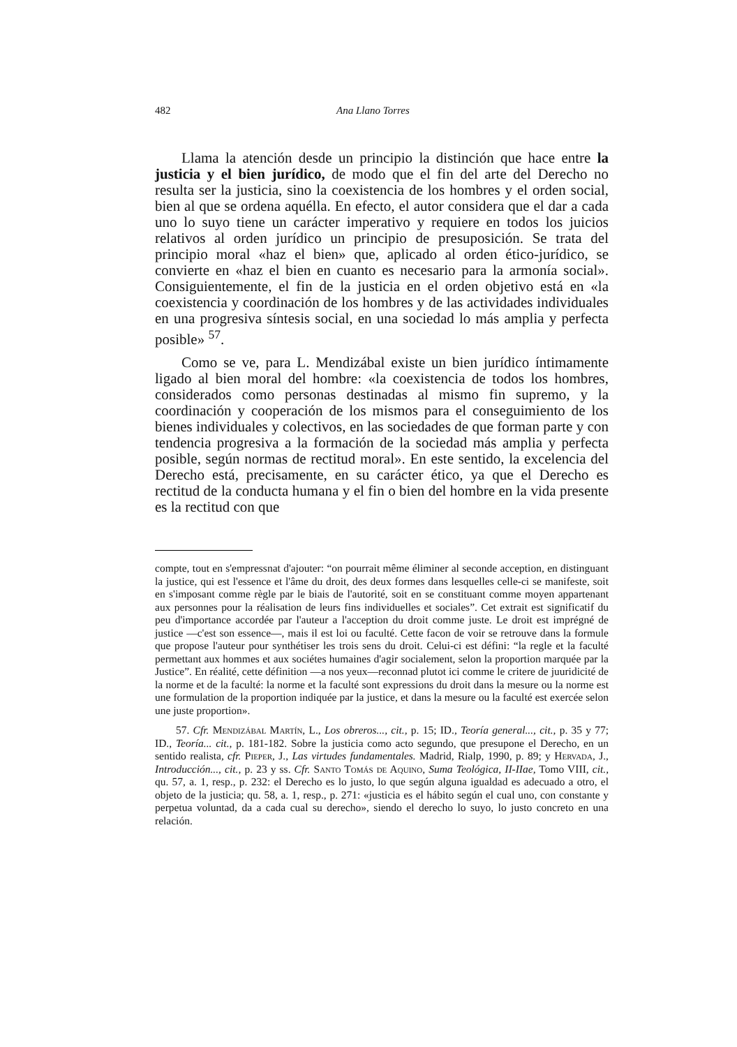482 Ana Llano Torres
Llama la atención desde un principio la distinción que hace entre la justicia y el bien jurídico, de modo que el fin del arte del Derecho no resulta ser la justicia, sino la coexistencia de los hombres y el orden social, bien al que se ordena aquélla. En efecto, el autor considera que el dar a cada uno lo suyo tiene un carácter imperativo y requiere en todos los juicios relativos al orden jurídico un principio de presuposición. Se trata del principio moral «haz el bien» que, aplicado al orden ético-jurídico, se convierte en «haz el bien en cuanto es necesario para la armonía social». Consiguientemente, el fin de la justicia en el orden objetivo está en «la coexistencia y coordinación de los hombres y de las actividades individuales en una progresiva síntesis social, en una sociedad lo más amplia y perfecta posible» <sup>57</sup>.
Como se ve, para L. Mendizábal existe un bien jurídico íntimamente ligado al bien moral del hombre: «la coexistencia de todos los hombres, considerados como personas destinadas al mismo fin supremo, y la coordinación y cooperación de los mismos para el conseguimiento de los bienes individuales y colectivos, en las sociedades de que forman parte y con tendencia progresiva a la formación de la sociedad más amplia y perfecta posible, según normas de rectitud moral». En este sentido, la excelencia del Derecho está, precisamente, en su carácter ético, ya que el Derecho es rectitud de la conducta humana y el fin o bien del hombre en la vida presente es la rectitud con que
compte, tout en s'empressnat d'ajouter: “on pourrait même éliminer al seconde acception, en distinguant la justice, qui est l'essence et l'âme du droit, des deux formes dans lesquelles celle-ci se manifeste, soit en s'imposant comme règle par le biais de l'autorité, soit en se constituant comme moyen appartenant aux personnes pour la réalisation de leurs fins individuelles et sociales”. Cet extrait est significatif du peu d'importance accordée par l'auteur a l'acception du droit comme juste. Le droit est imprégné de justice —c'est son essence—, mais il est loi ou faculté. Cette facon de voir se retrouve dans la formule que propose l'auteur pour synthétiser les trois sens du droit. Celui-ci est défini: “la regle et la faculté permettant aux hommes et aux sociétes humaines d'agir socialement, selon la proportion marquée par la Justice”. En réalité, cette définition —a nos yeux—reconnad plutot ici comme le critere de juuridicité de la norme et de la faculté: la norme et la faculté sont expressions du droit dans la mesure ou la norme est une formulation de la proportion indiquée par la justice, et dans la mesure ou la faculté est exercée selon une juste proportion».
57. Cfr. Mendizábal Martín, L., Los obreros..., cit., p. 15; ID., Teoría general..., cit., p. 35 y 77; ID., Teoría... cit., p. 181-182. Sobre la justicia como acto segundo, que presupone el Derecho, en un sentido realista, cfr. Pieper, J., Las virtudes fundamentales. Madrid, Rialp, 1990, p. 89; y Hervada, J., Introducción..., cit., p. 23 y ss. Cfr. Santo Tomás de Aquino, Suma Teológica, II-IIae, Tomo VIII, cit., qu. 57, a. 1, resp., p. 232: el Derecho es lo justo, lo que según alguna igualdad es adecuado a otro, el objeto de la justicia; qu. 58, a. 1, resp., p. 271: «justicia es el hábito según el cual uno, con constante y perpetua voluntad, da a cada cual su derecho», siendo el derecho lo suyo, lo justo concreto en una relación.